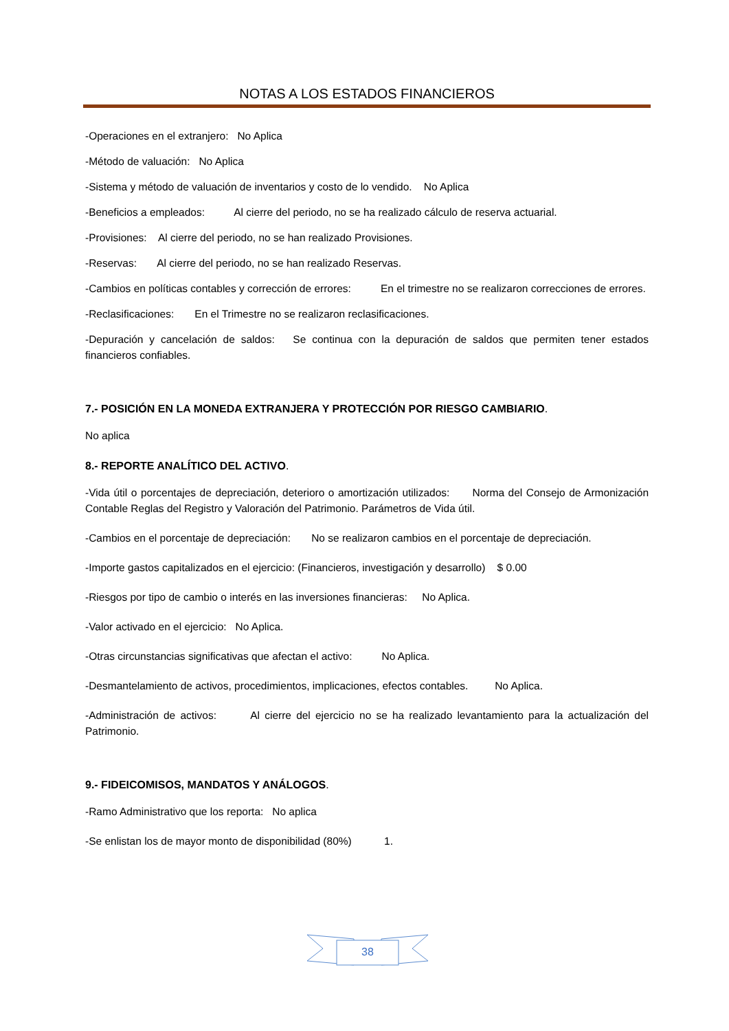NOTAS A LOS ESTADOS FINANCIEROS
-Operaciones en el extranjero: No Aplica
-Método de valuación: No Aplica
-Sistema y método de valuación de inventarios y costo de lo vendido. No Aplica
-Beneficios a empleados: Al cierre del periodo, no se ha realizado cálculo de reserva actuarial.
-Provisiones: Al cierre del periodo, no se han realizado Provisiones.
-Reservas: Al cierre del periodo, no se han realizado Reservas.
-Cambios en políticas contables y corrección de errores: En el trimestre no se realizaron correcciones de errores.
-Reclasificaciones: En el Trimestre no se realizaron reclasificaciones.
-Depuración y cancelación de saldos: Se continua con la depuración de saldos que permiten tener estados financieros confiables.
7.- POSICIÓN EN LA MONEDA EXTRANJERA Y PROTECCIÓN POR RIESGO CAMBIARIO.
No aplica
8.- REPORTE ANALÍTICO DEL ACTIVO.
-Vida útil o porcentajes de depreciación, deterioro o amortización utilizados: Norma del Consejo de Armonización Contable Reglas del Registro y Valoración del Patrimonio. Parámetros de Vida útil.
-Cambios en el porcentaje de depreciación: No se realizaron cambios en el porcentaje de depreciación.
-Importe gastos capitalizados en el ejercicio: (Financieros, investigación y desarrollo) $ 0.00
-Riesgos por tipo de cambio o interés en las inversiones financieras: No Aplica.
-Valor activado en el ejercicio: No Aplica.
-Otras circunstancias significativas que afectan el activo: No Aplica.
-Desmantelamiento de activos, procedimientos, implicaciones, efectos contables. No Aplica.
-Administración de activos: Al cierre del ejercicio no se ha realizado levantamiento para la actualización del Patrimonio.
9.- FIDEICOMISOS, MANDATOS Y ANÁLOGOS.
-Ramo Administrativo que los reporta: No aplica
-Se enlistan los de mayor monto de disponibilidad (80%) 1.
38